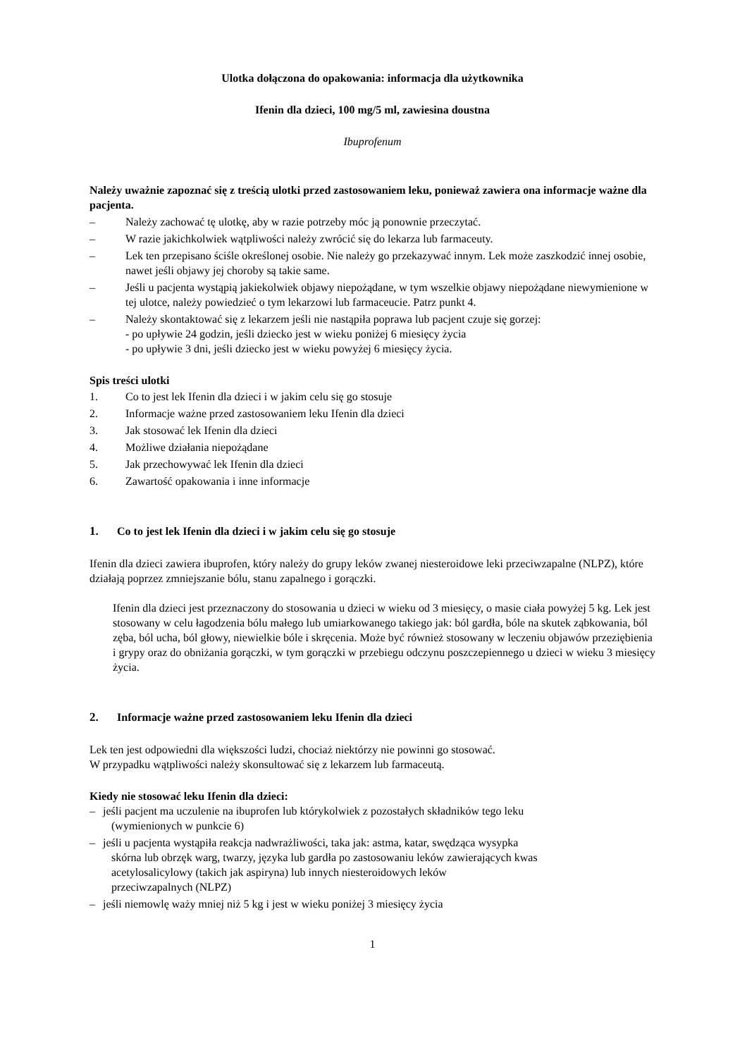Ulotka dołączona do opakowania: informacja dla użytkownika
Ifenin dla dzieci, 100 mg/5 ml, zawiesina doustna
Ibuprofenum
Należy uważnie zapoznać się z treścią ulotki przed zastosowaniem leku, ponieważ zawiera ona informacje ważne dla pacjenta.
– Należy zachować tę ulotkę, aby w razie potrzeby móc ją ponownie przeczytać.
– W razie jakichkolwiek wątpliwości należy zwrócić się do lekarza lub farmaceuty.
– Lek ten przepisano ściśle określonej osobie. Nie należy go przekazywać innym. Lek może zaszkodzić innej osobie, nawet jeśli objawy jej choroby są takie same.
– Jeśli u pacjenta wystąpią jakiekolwiek objawy niepożądane, w tym wszelkie objawy niepożądane niewymienione w tej ulotce, należy powiedzieć o tym lekarzowi lub farmaceucie. Patrz punkt 4.
– Należy skontaktować się z lekarzem jeśli nie nastąpiła poprawa lub pacjent czuje się gorzej:
- po upływie 24 godzin, jeśli dziecko jest w wieku poniżej 6 miesięcy życia
- po upływie 3 dni, jeśli dziecko jest w wieku powyżej 6 miesięcy życia.
Spis treści ulotki
1. Co to jest lek Ifenin dla dzieci i w jakim celu się go stosuje
2. Informacje ważne przed zastosowaniem leku Ifenin dla dzieci
3. Jak stosować lek Ifenin dla dzieci
4. Możliwe działania niepożądane
5. Jak przechowywać lek Ifenin dla dzieci
6. Zawartość opakowania i inne informacje
1. Co to jest lek Ifenin dla dzieci i w jakim celu się go stosuje
Ifenin dla dzieci zawiera ibuprofen, który należy do grupy leków zwanej niesteroidowe leki przeciwzapalne (NLPZ), które działają poprzez zmniejszanie bólu, stanu zapalnego i gorączki.
Ifenin dla dzieci jest przeznaczony do stosowania u dzieci w wieku od 3 miesięcy, o masie ciała powyżej 5 kg. Lek jest stosowany w celu łagodzenia bólu małego lub umiarkowanego takiego jak: ból gardła, bóle na skutek ząbkowania, ból zęba, ból ucha, ból głowy, niewielkie bóle i skręcenia. Może być również stosowany w leczeniu objawów przeziębienia i grypy oraz do obniżania gorączki, w tym gorączki w przebiegu odczynu poszczepiennego u dzieci w wieku 3 miesięcy życia.
2. Informacje ważne przed zastosowaniem leku Ifenin dla dzieci
Lek ten jest odpowiedni dla większości ludzi, chociaż niektórzy nie powinni go stosować.
W przypadku wątpliwości należy skonsultować się z lekarzem lub farmaceutą.
Kiedy nie stosować leku Ifenin dla dzieci:
– jeśli pacjent ma uczulenie na ibuprofen lub którykolwiek z pozostałych składników tego leku
(wymienionych w punkcie 6)
– jeśli u pacjenta wystąpiła reakcja nadwrażliwości, taka jak: astma, katar, swędząca wysypka
skórna lub obrzęk warg, twarzy, języka lub gardła po zastosowaniu leków zawierających kwas
acetylosalicylowy (takich jak aspiryna) lub innych niesteroidowych leków
przeciwzapalnych (NLPZ)
– jeśli niemowlę waży mniej niż 5 kg i jest w wieku poniżej 3 miesięcy życia
1